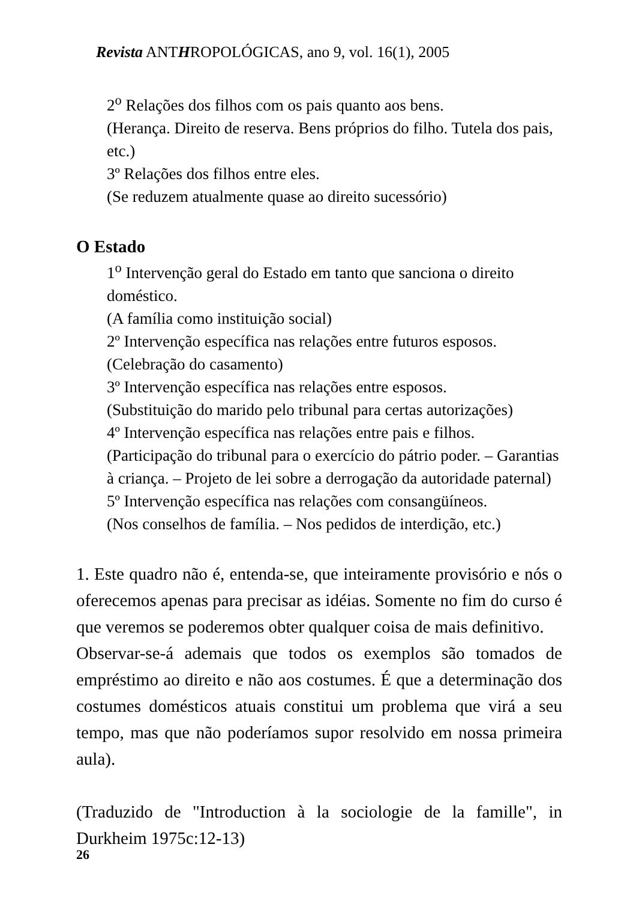Revista ANTHROPOLÓGICAS, ano 9, vol. 16(1), 2005
2<sup>o</sup> Relações dos filhos com os pais quanto aos bens.
(Herança. Direito de reserva. Bens próprios do filho. Tutela dos pais, etc.)
3º Relações dos filhos entre eles.
(Se reduzem atualmente quase ao direito sucessório)
O Estado
1<sup>o</sup> Intervenção geral do Estado em tanto que sanciona o direito doméstico.
(A família como instituição social)
2º Intervenção específica nas relações entre futuros esposos.
(Celebração do casamento)
3º Intervenção específica nas relações entre esposos.
(Substituição do marido pelo tribunal para certas autorizações)
4º Intervenção específica nas relações entre pais e filhos.
(Participação do tribunal para o exercício do pátrio poder. – Garantias à criança. – Projeto de lei sobre a derrogação da autoridade paternal)
5º Intervenção específica nas relações com consangüíneos.
(Nos conselhos de família. – Nos pedidos de interdição, etc.)
1. Este quadro não é, entenda-se, que inteiramente provisório e nós o oferecemos apenas para precisar as idéias. Somente no fim do curso é que veremos se poderemos obter qualquer coisa de mais definitivo.
Observar-se-á ademais que todos os exemplos são tomados de empréstimo ao direito e não aos costumes. É que a determinação dos costumes domésticos atuais constitui um problema que virá a seu tempo, mas que não poderíamos supor resolvido em nossa primeira aula).
(Traduzido de "Introduction à la sociologie de la famille", in Durkheim 1975c:12-13)
26